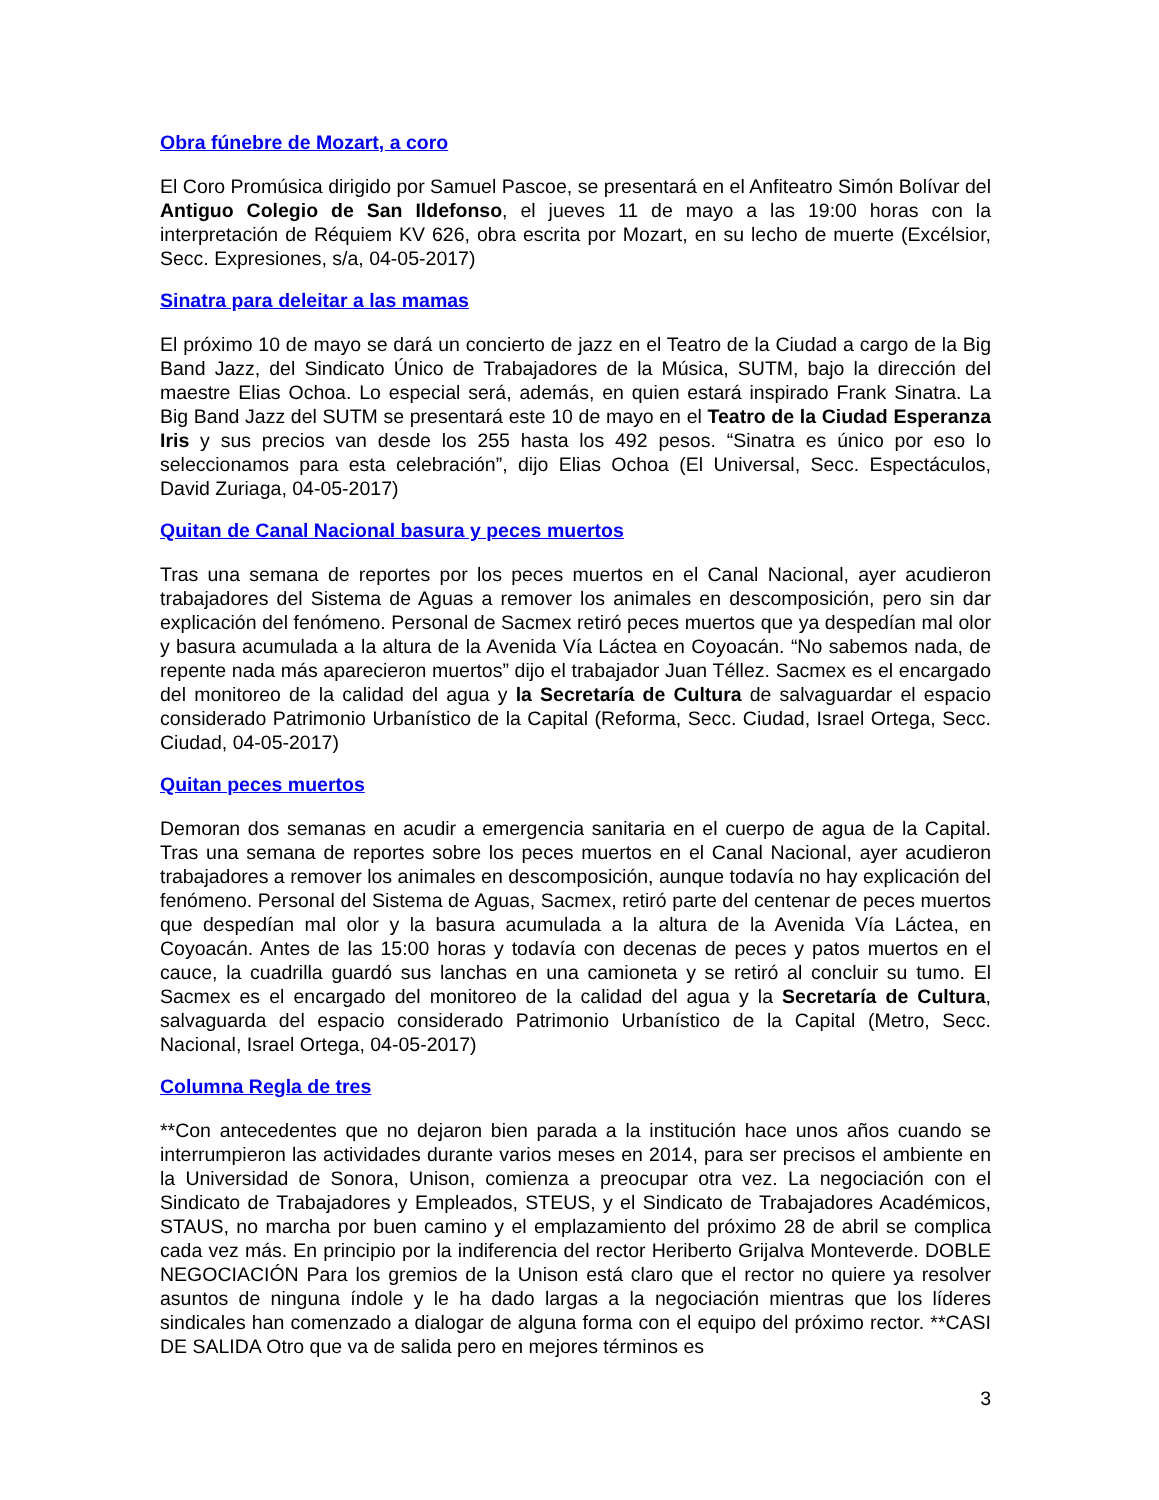Obra fúnebre de Mozart, a coro
El Coro Promúsica dirigido por Samuel Pascoe, se presentará en el Anfiteatro Simón Bolívar del Antiguo Colegio de San Ildefonso, el jueves 11 de mayo a las 19:00 horas con la interpretación de Réquiem KV 626, obra escrita por Mozart, en su lecho de muerte (Excélsior, Secc. Expresiones, s/a, 04-05-2017)
Sinatra para deleitar a las mamas
El próximo 10 de mayo se dará un concierto de jazz en el Teatro de la Ciudad a cargo de la Big Band Jazz, del Sindicato Único de Trabajadores de la Música, SUTM, bajo la dirección del maestre Elias Ochoa. Lo especial será, además, en quien estará inspirado Frank Sinatra. La Big Band Jazz del SUTM se presentará este 10 de mayo en el Teatro de la Ciudad Esperanza Iris y sus precios van desde los 255 hasta los 492 pesos. “Sinatra es único por eso lo seleccionamos para esta celebración”, dijo Elias Ochoa (El Universal, Secc. Espectáculos, David Zuriaga, 04-05-2017)
Quitan de Canal Nacional basura y peces muertos
Tras una semana de reportes por los peces muertos en el Canal Nacional, ayer acudieron trabajadores del Sistema de Aguas a remover los animales en descomposición, pero sin dar explicación del fenómeno. Personal de Sacmex retiró peces muertos que ya despedían mal olor y basura acumulada a la altura de la Avenida Vía Láctea en Coyoacán. “No sabemos nada, de repente nada más aparecieron muertos” dijo el trabajador Juan Téllez. Sacmex es el encargado del monitoreo de la calidad del agua y la Secretaría de Cultura de salvaguardar el espacio considerado Patrimonio Urbanístico de la Capital (Reforma, Secc. Ciudad, Israel Ortega, Secc. Ciudad, 04-05-2017)
Quitan peces muertos
Demoran dos semanas en acudir a emergencia sanitaria en el cuerpo de agua de la Capital. Tras una semana de reportes sobre los peces muertos en el Canal Nacional, ayer acudieron trabajadores a remover los animales en descomposición, aunque todavía no hay explicación del fenómeno. Personal del Sistema de Aguas, Sacmex, retiró parte del centenar de peces muertos que despedían mal olor y la basura acumulada a la altura de la Avenida Vía Láctea, en Coyoacán. Antes de las 15:00 horas y todavía con decenas de peces y patos muertos en el cauce, la cuadrilla guardó sus lanchas en una camioneta y se retiró al concluir su tumo. El Sacmex es el encargado del monitoreo de la calidad del agua y la Secretaría de Cultura, salvaguarda del espacio considerado Patrimonio Urbanístico de la Capital (Metro, Secc. Nacional, Israel Ortega, 04-05-2017)
Columna Regla de tres
**Con antecedentes que no dejaron bien parada a la institución hace unos años cuando se interrumpieron las actividades durante varios meses en 2014, para ser precisos el ambiente en la Universidad de Sonora, Unison, comienza a preocupar otra vez. La negociación con el Sindicato de Trabajadores y Empleados, STEUS, y el Sindicato de Trabajadores Académicos, STAUS, no marcha por buen camino y el emplazamiento del próximo 28 de abril se complica cada vez más. En principio por la indiferencia del rector Heriberto Grijalva Monteverde. DOBLE NEGOCIACIÓN Para los gremios de la Unison está claro que el rector no quiere ya resolver asuntos de ninguna índole y le ha dado largas a la negociación mientras que los líderes sindicales han comenzado a dialogar de alguna forma con el equipo del próximo rector. **CASI DE SALIDA Otro que va de salida pero en mejores términos es
3